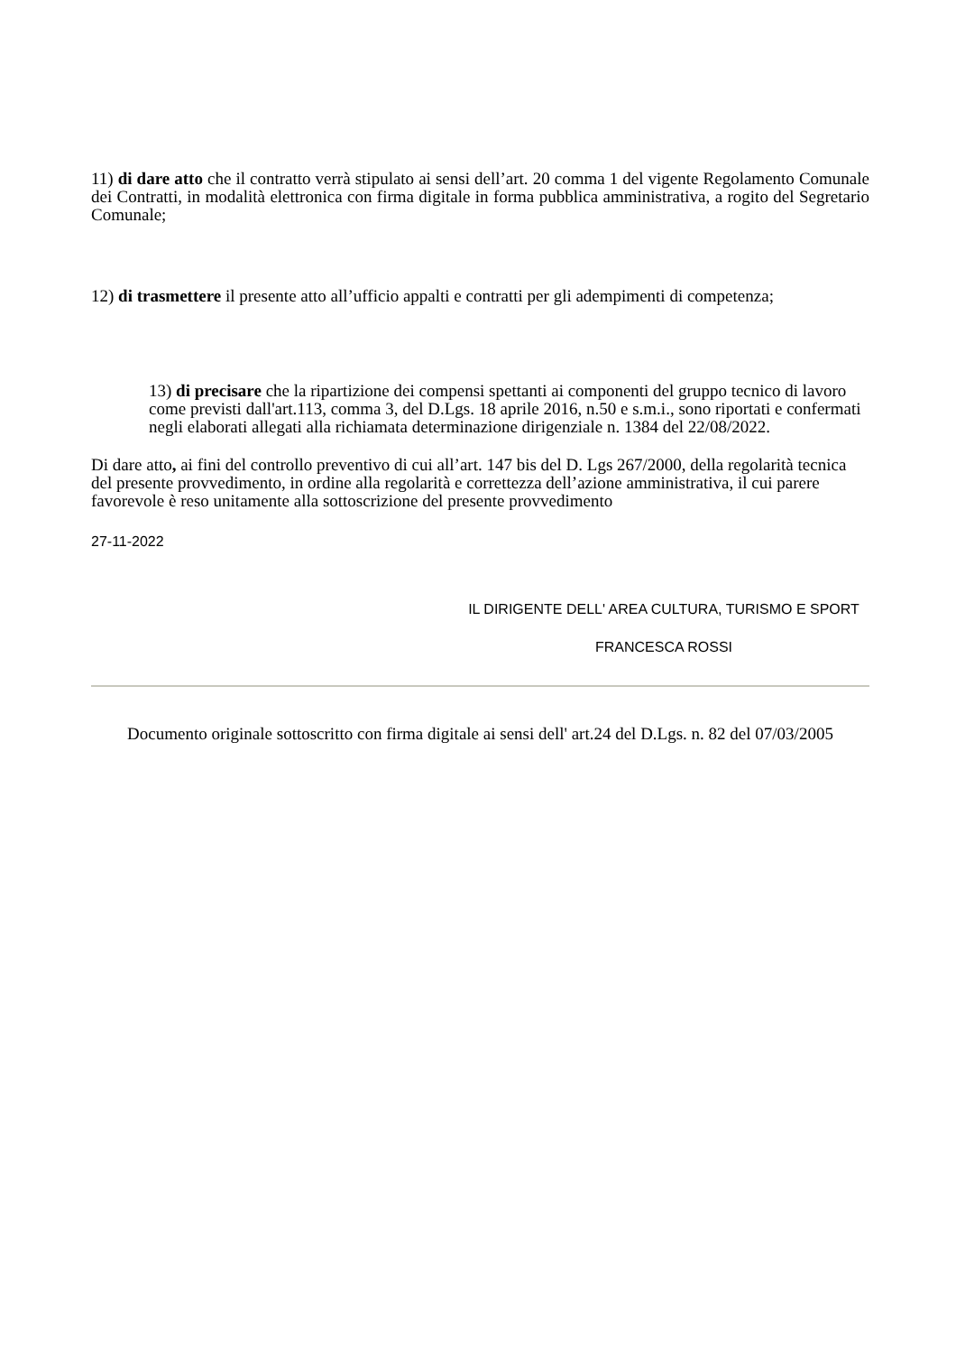11) di dare atto che il contratto verrà stipulato ai sensi dell’art. 20 comma 1 del vigente Regolamento Comunale dei Contratti, in modalità elettronica con firma digitale in forma pubblica amministrativa, a rogito del Segretario Comunale;
12) di trasmettere il presente atto all’ufficio appalti e contratti per gli adempimenti di competenza;
13) di precisare che la ripartizione dei compensi spettanti ai componenti del gruppo tecnico di lavoro come previsti dall'art.113, comma 3, del D.Lgs. 18 aprile 2016, n.50 e s.m.i., sono riportati e confermati negli elaborati allegati alla richiamata determinazione dirigenziale n. 1384 del 22/08/2022.
Di dare atto, ai fini del controllo preventivo di cui all’art. 147 bis del D. Lgs 267/2000, della regolarità tecnica del presente provvedimento, in ordine alla regolarità e correttezza dell’azione amministrativa, il cui parere favorevole è reso unitamente alla sottoscrizione del presente provvedimento
27-11-2022
IL DIRIGENTE DELL' AREA CULTURA, TURISMO E SPORT
FRANCESCA ROSSI
Documento originale sottoscritto con firma digitale ai sensi dell' art.24 del D.Lgs. n. 82 del 07/03/2005